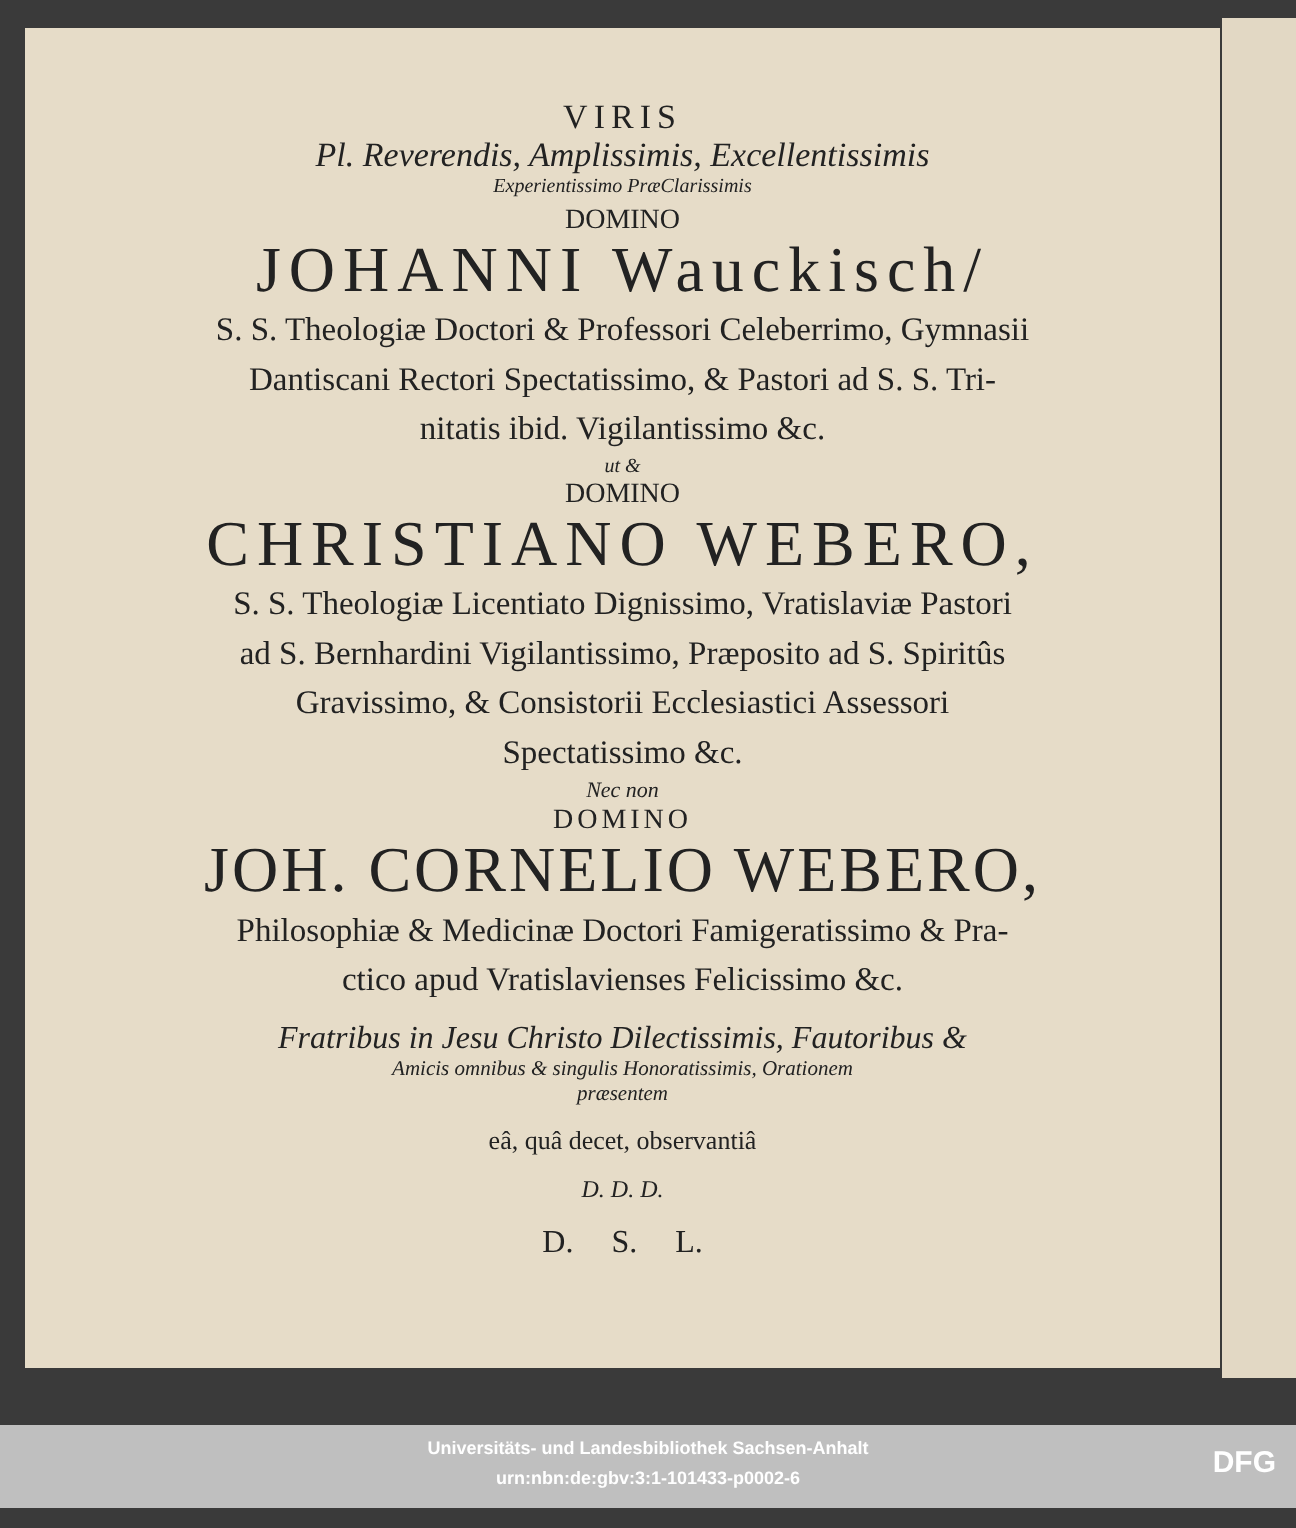VIRIS
Pl. Reverendis, Amplissimis, Excellentissimis
Experientissimo PræClarissimis
DOMINO
JOHANNI Wauckisch/
S. S. Theologiæ Doctori & Professori Celeberrimo, Gymnasii
Dantiscani Rectori Spectatissimo, & Pastori ad S. S. Tri-
nitatis ibid. Vigilantissimo &c.
ut &
DOMINO
CHRISTIANO WEBERO,
S. S. Theologiæ Licentiato Dignissimo, Vratislaviæ Pastori
ad S. Bernhardini Vigilantissimo, Præposito ad S. Spiritûs
Gravissimo, & Consistorii Ecclesiastici Assessori
Spectatissimo &c.
Nec non
DOMINO
JOH. CORNELIO WEBERO,
Philosophiæ & Medicinæ Doctori Famigeratissimo & Pra-
ctico apud Vratislavienses Felicissimo &c.
Fratribus in Jesu Christo Dilectissimis, Fautoribus &
Amicis omnibus & singulis Honoratissimis, Orationem
præsentem
eâ, quâ decet, observantiâ
D. D. D.
D. S. L.
Universitäts- und Landesbibliothek Sachsen-Anhalt
urn:nbn:de:gbv:3:1-101433-p0002-6
DFG